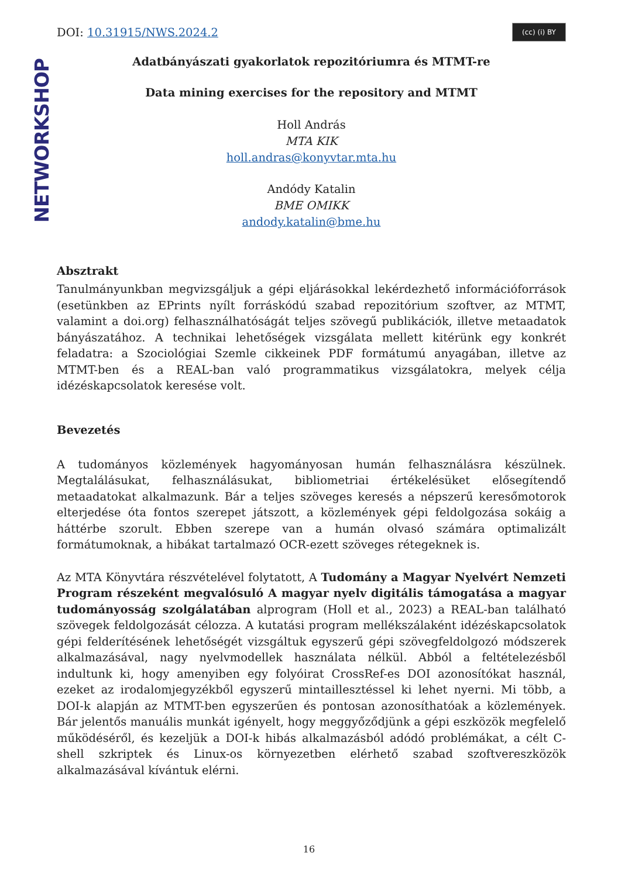NETWORKSHOP
DOI: 10.31915/NWS.2024.2
(cc) (i) BY
Adatbányászati gyakorlatok repozitóriumra és MTMT-re
Data mining exercises for the repository and MTMT
Holl András
MTA KIK
holl.andras@konyvtar.mta.hu
Andódy Katalin
BME OMIKK
andody.katalin@bme.hu
Absztrakt
Tanulmányunkban megvizsgáljuk a gépi eljárásokkal lekérdezhető információforrások (esetünkben az EPrints nyílt forráskódú szabad repozitórium szoftver, az MTMT, valamint a doi.org) felhasználhatóságát teljes szövegű publikációk, illetve metaadatok bányászatához. A technikai lehetőségek vizsgálata mellett kitérünk egy konkrét feladatra: a Szociológiai Szemle cikkeinek PDF formátumú anyagában, illetve az MTMT-ben és a REAL-ban való programmatikus vizsgálatokra, melyek célja idézéskapcsolatok keresése volt.
Bevezetés
A tudományos közlemények hagyományosan humán felhasználásra készülnek. Megtalálásukat, felhasználásukat, bibliometriai értékelésüket elősegítendő metaadatokat alkalmazunk. Bár a teljes szöveges keresés a népszerű keresőmotorok elterjedése óta fontos szerepet játszott, a közlemények gépi feldolgozása sokáig a háttérbe szorult. Ebben szerepe van a humán olvasó számára optimalizált formátumoknak, a hibákat tartalmazó OCR-ezett szöveges rétegeknek is.
Az MTA Könyvtára részvételével folytatott, A Tudomány a Magyar Nyelvért Nemzeti Program részeként megvalósuló A magyar nyelv digitális támogatása a magyar tudományosság szolgálatában alprogram (Holl et al., 2023) a REAL-ban található szövegek feldolgozását célozza. A kutatási program mellékszálaként idézéskapcsolatok gépi felderítésének lehetőségét vizsgáltuk egyszerű gépi szövegfeldolgozó módszerek alkalmazásával, nagy nyelvmodellek használata nélkül. Abból a feltételezésből indultunk ki, hogy amenyiben egy folyóirat CrossRef-es DOI azonosítókat használ, ezeket az irodalomjegyzékből egyszerű mintaillesztéssel ki lehet nyerni. Mi több, a DOI-k alapján az MTMT-ben egyszerűen és pontosan azonosíthatóak a közlemények. Bár jelentős manuális munkát igényelt, hogy meggyőződjünk a gépi eszközök megfelelő működéséről, és kezeljük a DOI-k hibás alkalmazásból adódó problémákat, a célt C-shell szkriptek és Linux-os környezetben elérhető szabad szoftvereszközök alkalmazásával kívántuk elérni.
16